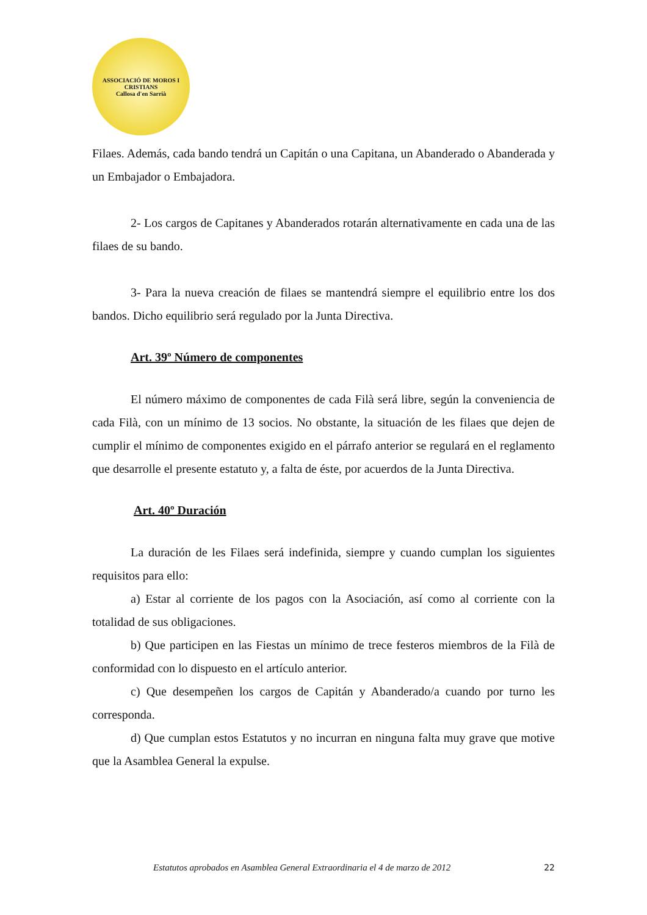ASSOCIACIÓ DE MOROS I CRISTIANS
Callosa d'en Sarrià
Filaes. Además, cada bando tendrá un Capitán o una Capitana, un Abanderado o Abanderada y un Embajador o Embajadora.
2- Los cargos de Capitanes y Abanderados rotarán alternativamente en cada una de las filaes de su bando.
3- Para la nueva creación de filaes se mantendrá siempre el equilibrio entre los dos bandos. Dicho equilibrio será regulado por la Junta Directiva.
Art. 39º Número de componentes
El número máximo de componentes de cada Filà será libre, según la conveniencia de cada Filà, con un mínimo de 13 socios. No obstante, la situación de les filaes que dejen de cumplir el mínimo de componentes exigido en el párrafo anterior se regulará en el reglamento que desarrolle el presente estatuto y, a falta de éste, por acuerdos de la Junta Directiva.
Art. 40º Duración
La duración de les Filaes será indefinida, siempre y cuando cumplan los siguientes requisitos para ello:
a) Estar al corriente de los pagos con la Asociación, así como al corriente con la totalidad de sus obligaciones.
b) Que participen en las Fiestas un mínimo de trece festeros miembros de la Filà de conformidad con lo dispuesto en el artículo anterior.
c) Que desempeñen los cargos de Capitán y Abanderado/a cuando por turno les corresponda.
d) Que cumplan estos Estatutos y no incurran en ninguna falta muy grave que motive que la Asamblea General la expulse.
Estatutos aprobados en Asamblea General Extraordinaria el 4 de marzo de 2012 22